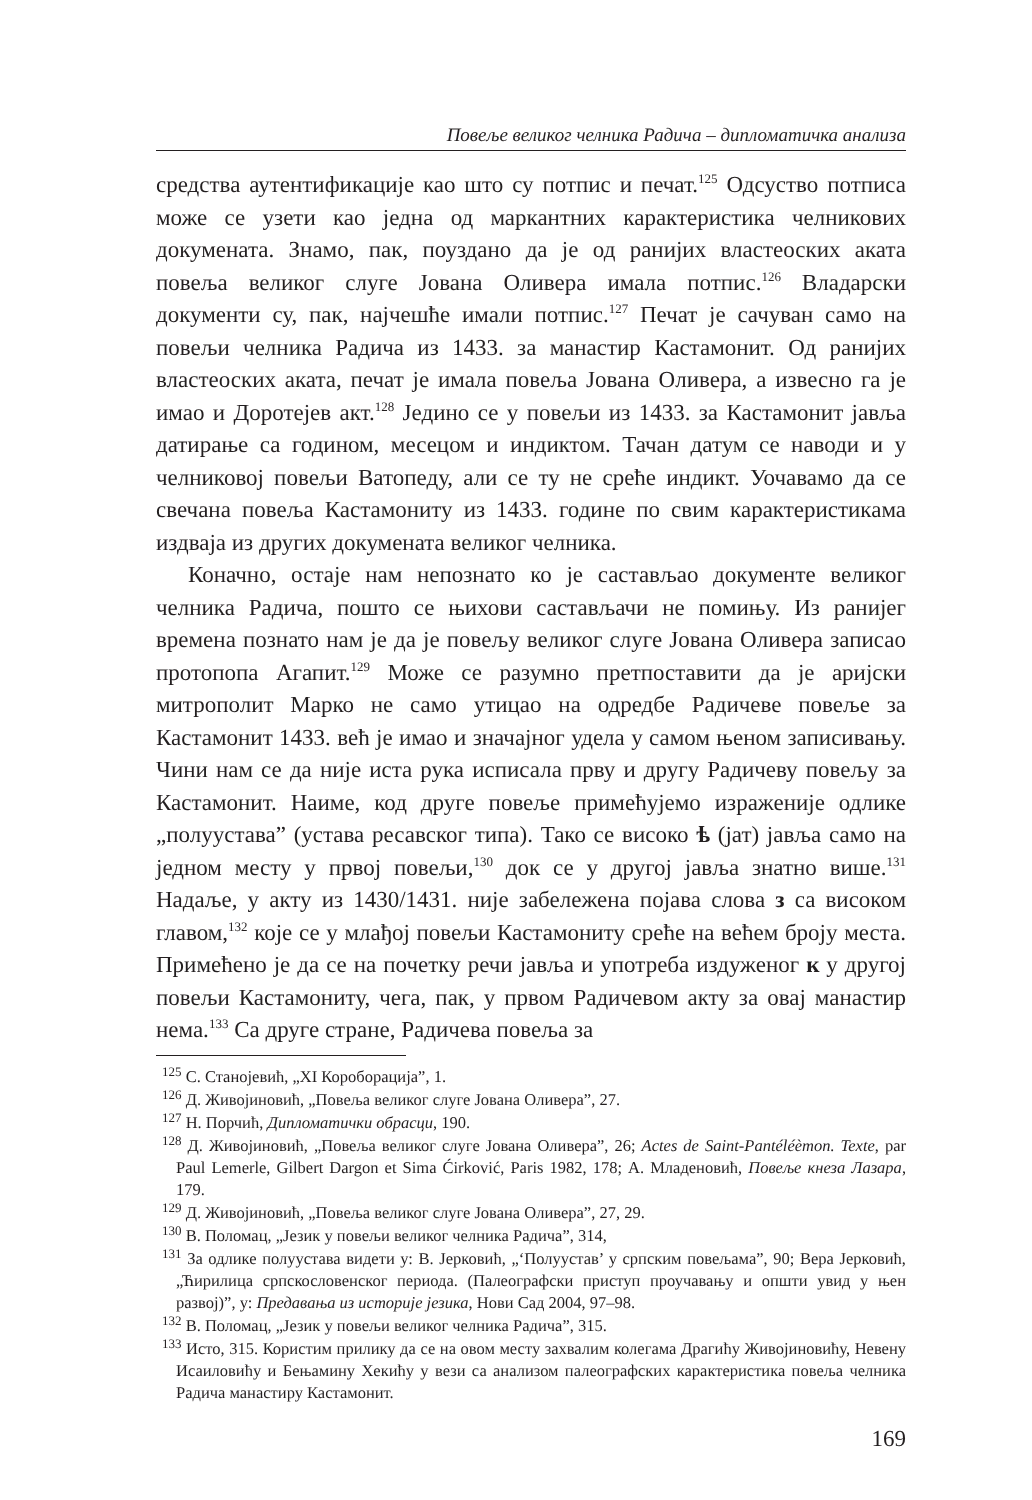Повеље великог челника Радича – дипломатичка анализа
средства аутентификације као што су потпис и печат.<sup>125</sup> Одсуство потписа може се узети као једна од маркантних карактеристика челникових докумената. Знамо, пак, поуздано да је од ранијих властеоских аката повеља великог слуге Јована Оливера имала потпис.<sup>126</sup> Владарски документи су, пак, најчешће имали потпис.<sup>127</sup> Печат је сачуван само на повељи челника Радича из 1433. за манастир Кастамонит. Од ранијих властеоских аката, печат је имала повеља Јована Оливера, а извесно га је имао и Доротејев акт.<sup>128</sup> Једино се у повељи из 1433. за Кастамонит јавља датирање са годином, месецом и индиктом. Тачан датум се наводи и у челниковој повељи Ватопеду, али се ту не среће индикт. Уочавамо да се свечана повеља Кастамониту из 1433. године по свим карактеристикама издваја из других докумената великог челника.
Коначно, остаје нам непознато ко је састављао документе великог челника Радича, пошто се њихови састављачи не помињу. Из ранијег времена познато нам је да је повељу великог слуге Јована Оливера записао протопопа Агапит.<sup>129</sup> Може се разумно претпоставити да је аријски митрополит Марко не само утицао на одредбе Радичеве повеље за Кастамонит 1433. већ је имао и значајног удела у самом њеном записивању. Чини нам се да није иста рука исписала прву и другу Радичеву повељу за Кастамонит. Наиме, код друге повеље примећујемо израженије одлике „полуустава” (устава ресавског типа). Тако се високо ѣ (јат) јавља само на једном месту у првој повељи,<sup>130</sup> док се у другој јавља знатно више.<sup>131</sup> Надаље, у акту из 1430/1431. није забележена појава слова з са високом главом,<sup>132</sup> које се у млађој повељи Кастамониту среће на већем броју места. Примећено је да се на почетку речи јавља и употреба издуженог к у другој повељи Кастамониту, чега, пак, у првом Радичевом акту за овај манастир нема.<sup>133</sup> Са друге стране, Радичева повеља за
<sup>125</sup> С. Станојевић, „XI Короборација”, 1.
<sup>126</sup> Д. Живојиновић, „Повеља великог слуге Јована Оливера”, 27.
<sup>127</sup> Н. Порчић, Дипломатички обрасци, 190.
<sup>128</sup> Д. Живојиновић, „Повеља великог слуге Јована Оливера”, 26; Actes de Saint-Pantéléèmon. Texte, par Paul Lemerle, Gilbert Dargon et Sima Ćirković, Paris 1982, 178; А. Младеновић, Повеље кнеза Лазара, 179.
<sup>129</sup> Д. Живојиновић, „Повеља великог слуге Јована Оливера”, 27, 29.
<sup>130</sup> В. Поломац, „Језик у повељи великог челника Радича”, 314,
<sup>131</sup> За одлике полуустава видети у: В. Јерковић, „‘Полуустав’ у српским повељама”, 90; Вера Јерковић, „Ћирилица српскословенског периода. (Палеографски приступ проучавању и општи увид у њен развој)”, у: Предавања из историје језика, Нови Сад 2004, 97–98.
<sup>132</sup> В. Поломац, „Језик у повељи великог челника Радича”, 315.
<sup>133</sup> Исто, 315. Користим прилику да се на овом месту захвалим колегама Драгићу Живојиновићу, Невену Исаиловићу и Бењамину Хекићу у вези са анализом палеографских карактеристика повеља челника Радича манастиру Кастамонит.
169